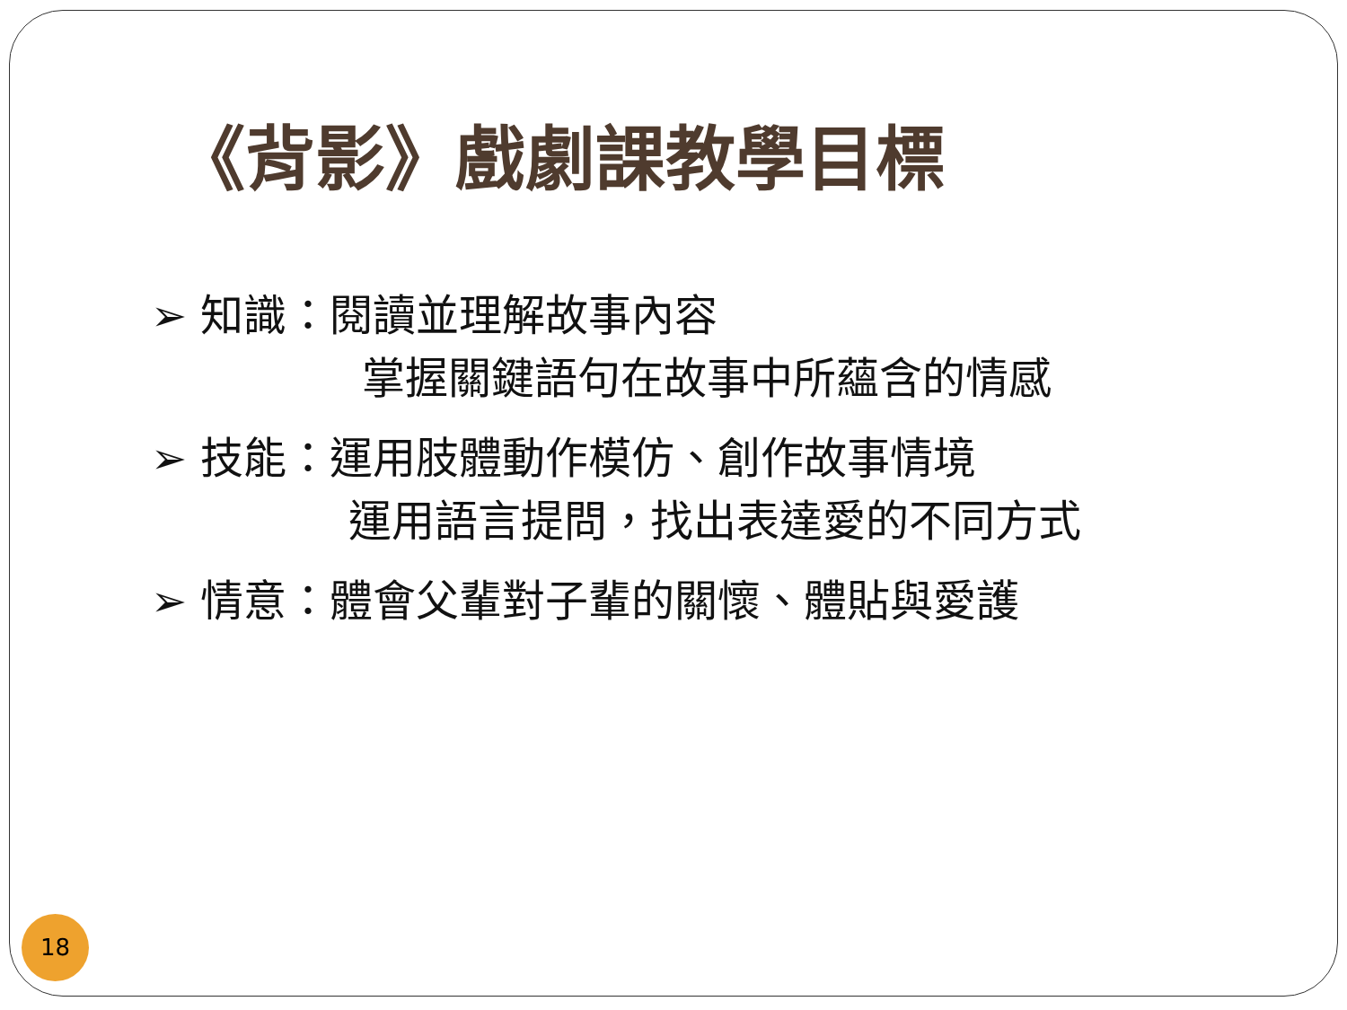《背影》戲劇課教學目標
➢ 知識：閱讀並理解故事內容
掌握關鍵語句在故事中所蘊含的情感
➢ 技能：運用肢體動作模仿、創作故事情境
運用語言提問，找出表達愛的不同方式
➢ 情意：體會父輩對子輩的關懷、體貼與愛護
18